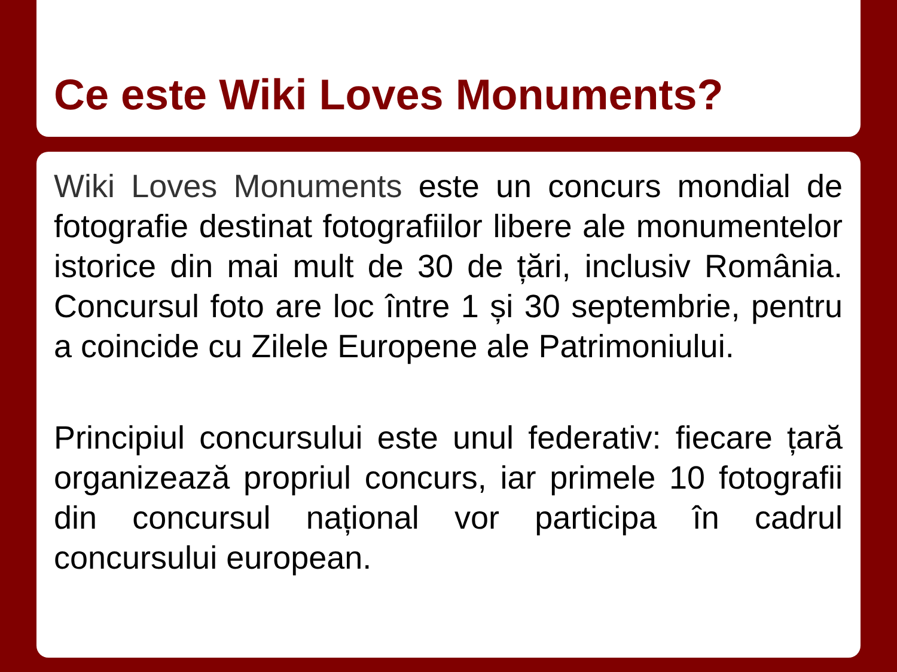Ce este Wiki Loves Monuments?
Wiki Loves Monuments este un concurs mondial de fotografie destinat fotografiilor libere ale monumentelor istorice din mai mult de 30 de țări, inclusiv România. Concursul foto are loc între 1 și 30 septembrie, pentru a coincide cu Zilele Europene ale Patrimoniului.
Principiul concursului este unul federativ: fiecare țară organizează propriul concurs, iar primele 10 fotografii din concursul național vor participa în cadrul concursului european.